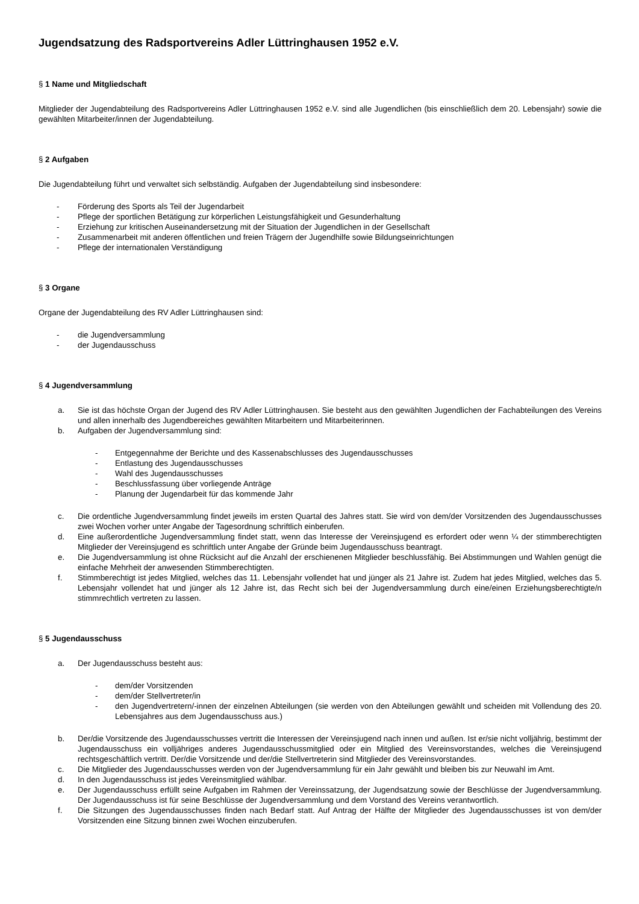Jugendsatzung des Radsportvereins Adler Lüttringhausen 1952 e.V.
§ 1 Name und Mitgliedschaft
Mitglieder der Jugendabteilung des Radsportvereins Adler Lüttringhausen 1952 e.V. sind alle Jugendlichen (bis einschließlich dem 20. Lebensjahr) sowie die gewählten Mitarbeiter/innen der Jugendabteilung.
§ 2 Aufgaben
Die Jugendabteilung führt und verwaltet sich selbständig. Aufgaben der Jugendabteilung sind insbesondere:
- Förderung des Sports als Teil der Jugendarbeit
- Pflege der sportlichen Betätigung zur körperlichen Leistungsfähigkeit und Gesunderhaltung
- Erziehung zur kritischen Auseinandersetzung mit der Situation der Jugendlichen in der Gesellschaft
- Zusammenarbeit mit anderen öffentlichen und freien Trägern der Jugendhilfe sowie Bildungseinrichtungen
- Pflege der internationalen Verständigung
§ 3 Organe
Organe der Jugendabteilung des RV Adler Lüttringhausen sind:
- die Jugendversammlung
- der Jugendausschuss
§ 4 Jugendversammlung
a. Sie ist das höchste Organ der Jugend des RV Adler Lüttringhausen. Sie besteht aus den gewählten Jugendlichen der Fachabteilungen des Vereins und allen innerhalb des Jugendbereiches gewählten Mitarbeitern und Mitarbeiterinnen.
b. Aufgaben der Jugendversammlung sind:
- Entgegennahme der Berichte und des Kassenabschlusses des Jugendausschusses
- Entlastung des Jugendausschusses
- Wahl des Jugendausschusses
- Beschlussfassung über vorliegende Anträge
- Planung der Jugendarbeit für das kommende Jahr
c. Die ordentliche Jugendversammlung findet jeweils im ersten Quartal des Jahres statt. Sie wird von dem/der Vorsitzenden des Jugendausschusses zwei Wochen vorher unter Angabe der Tagesordnung schriftlich einberufen.
d. Eine außerordentliche Jugendversammlung findet statt, wenn das Interesse der Vereinsjugend es erfordert oder wenn ¼ der stimmberechtigten Mitglieder der Vereinsjugend es schriftlich unter Angabe der Gründe beim Jugendausschuss beantragt.
e. Die Jugendversammlung ist ohne Rücksicht auf die Anzahl der erschienenen Mitglieder beschlussfähig. Bei Abstimmungen und Wahlen genügt die einfache Mehrheit der anwesenden Stimmberechtigten.
f. Stimmberechtigt ist jedes Mitglied, welches das 11. Lebensjahr vollendet hat und jünger als 21 Jahre ist. Zudem hat jedes Mitglied, welches das 5. Lebensjahr vollendet hat und jünger als 12 Jahre ist, das Recht sich bei der Jugendversammlung durch eine/einen Erziehungsberechtigte/n stimmrechtlich vertreten zu lassen.
§ 5 Jugendausschuss
a. Der Jugendausschuss besteht aus:
- dem/der Vorsitzenden
- dem/der Stellvertreter/in
- den Jugendvertretern/-innen der einzelnen Abteilungen (sie werden von den Abteilungen gewählt und scheiden mit Vollendung des 20. Lebensjahres aus dem Jugendausschuss aus.)
b. Der/die Vorsitzende des Jugendausschusses vertritt die Interessen der Vereinsjugend nach innen und außen. Ist er/sie nicht volljährig, bestimmt der Jugendausschuss ein volljähriges anderes Jugendausschussmitglied oder ein Mitglied des Vereinsvorstandes, welches die Vereinsjugend rechtsgeschäftlich vertritt. Der/die Vorsitzende und der/die Stellvertreterin sind Mitglieder des Vereinsvorstandes.
c. Die Mitglieder des Jugendausschusses werden von der Jugendversammlung für ein Jahr gewählt und bleiben bis zur Neuwahl im Amt.
d. In den Jugendausschuss ist jedes Vereinsmitglied wählbar.
e. Der Jugendausschuss erfüllt seine Aufgaben im Rahmen der Vereinssatzung, der Jugendsatzung sowie der Beschlüsse der Jugendversammlung. Der Jugendausschuss ist für seine Beschlüsse der Jugendversammlung und dem Vorstand des Vereins verantwortlich.
f. Die Sitzungen des Jugendausschusses finden nach Bedarf statt. Auf Antrag der Hälfte der Mitglieder des Jugendausschusses ist von dem/der Vorsitzenden eine Sitzung binnen zwei Wochen einzuberufen.